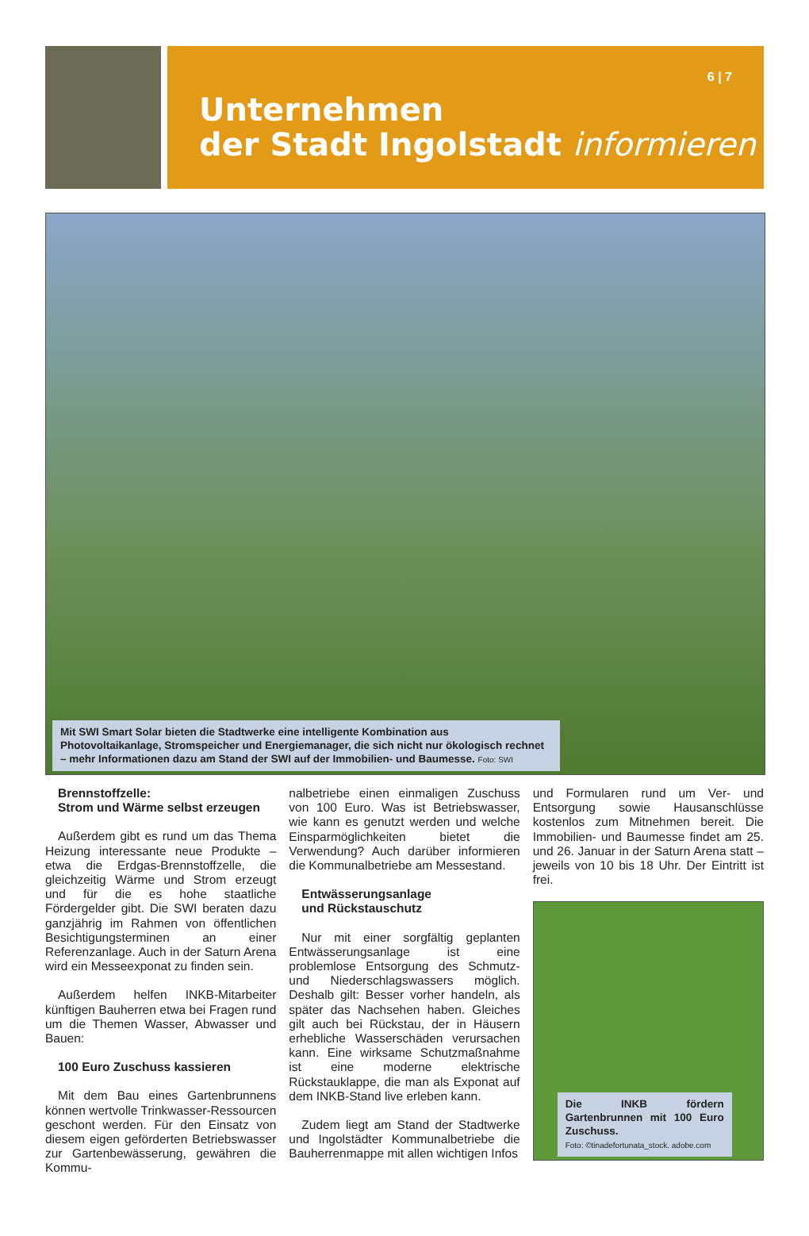6 | 7
Unternehmen
der Stadt Ingolstadt informieren
Mit SWI Smart Solar bieten die Stadtwerke eine intelligente Kombination aus Photovoltaikanlage, Stromspeicher und Energiemanager, die sich nicht nur ökologisch rechnet – mehr Informationen dazu am Stand der SWI auf der Immobilien- und Baumesse. Foto: SWI
Brennstoffzelle:
Strom und Wärme selbst erzeugen
Außerdem gibt es rund um das Thema Heizung interessante neue Produkte – etwa die Erdgas-Brennstoffzelle, die gleichzeitig Wärme und Strom erzeugt und für die es hohe staatliche Fördergelder gibt. Die SWI beraten dazu ganzjährig im Rahmen von öffentlichen Besichtigungsterminen an einer Referenzanlage. Auch in der Saturn Arena wird ein Messeexponat zu finden sein.
Außerdem helfen INKB-Mitarbeiter künftigen Bauherren etwa bei Fragen rund um die Themen Wasser, Abwasser und Bauen:
100 Euro Zuschuss kassieren
Mit dem Bau eines Gartenbrunnens können wertvolle Trinkwasser-Ressourcen geschont werden. Für den Einsatz von diesem eigen geförderten Betriebswasser zur Gartenbewässerung, gewähren die Kommu-
nalbetriebe einen einmaligen Zuschuss von 100 Euro. Was ist Betriebswasser, wie kann es genutzt werden und welche Einsparmöglichkeiten bietet die Verwendung? Auch darüber informieren die Kommunalbetriebe am Messestand.
Entwässerungsanlage
und Rückstauschutz
Nur mit einer sorgfältig geplanten Entwässerungsanlage ist eine problemlose Entsorgung des Schmutz- und Niederschlagswassers möglich. Deshalb gilt: Besser vorher handeln, als später das Nachsehen haben. Gleiches gilt auch bei Rückstau, der in Häusern erhebliche Wasserschäden verursachen kann. Eine wirksame Schutzmaßnahme ist eine moderne elektrische Rückstauklappe, die man als Exponat auf dem INKB-Stand live erleben kann.
Zudem liegt am Stand der Stadtwerke und Ingolstädter Kommunalbetriebe die Bauherrenmappe mit allen wichtigen Infos
und Formularen rund um Ver- und Entsorgung sowie Hausanschlüsse kostenlos zum Mitnehmen bereit. Die Immobilien- und Baumesse findet am 25. und 26. Januar in der Saturn Arena statt – jeweils von 10 bis 18 Uhr. Der Eintritt ist frei.
Die INKB fördern Gartenbrunnen mit 100 Euro Zuschuss.
Foto: ©tinadefortunata_stock. adobe.com